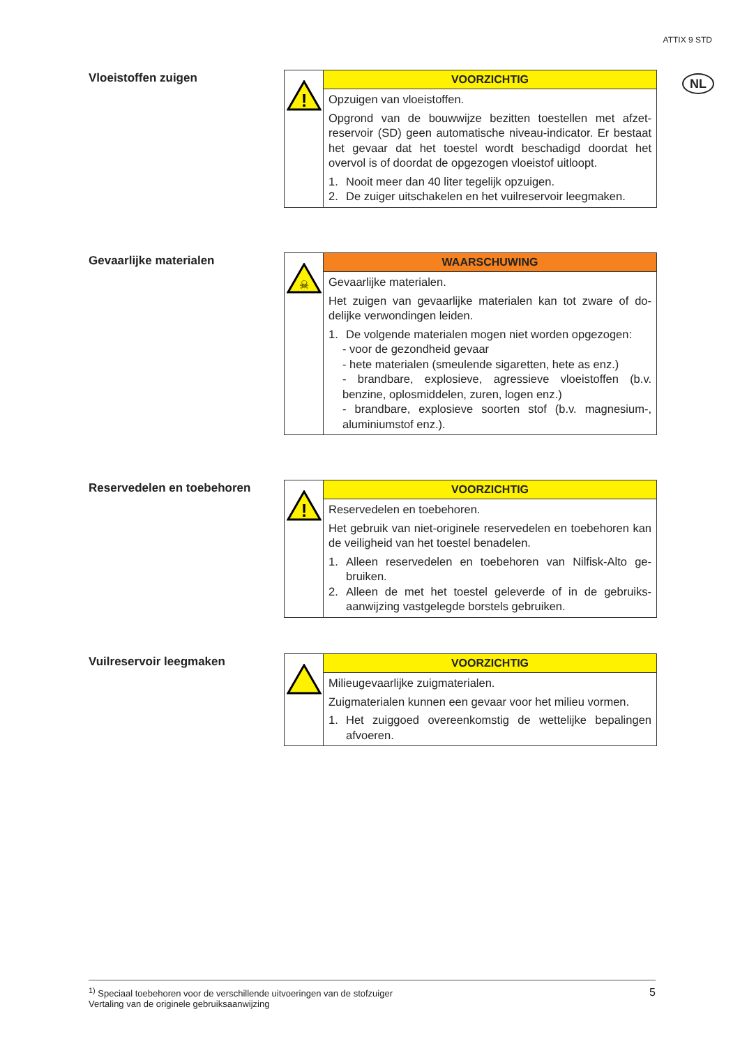ATTIX 9 STD
NL
Vloeistoffen zuigen
!
VOORZICHTIG
Opzuigen van vloeistoffen.
Opgrond van de bouwwijze bezitten toestellen met afzet­reservoir (SD) geen automatische niveau-indicator. Er be­staat het gevaar dat het toestel wordt beschadigd doordat het overvol is of doordat de opgezogen vloeistof uitloopt.
1. Nooit meer dan 40 liter tegelijk opzuigen.
2. De zuiger uitschakelen en het vuilreservoir leegmaken.
Gevaarlijke materialen
☠
WAARSCHUWING
Gevaarlijke materialen.
Het zuigen van gevaarlijke materialen kan tot zware of do­delijke verwondingen leiden.
1. De volgende materialen mogen niet worden opgezo­gen:
- voor de gezondheid gevaar
- hete materialen (smeulende sigaretten, hete as enz.)
- brandbare, explosieve, agressieve vloeistoffen (b.v. benzine, oplosmiddelen, zuren, logen enz.)
- brandbare, explosieve soorten stof (b.v. magnesium-, aluminiumstof enz.).
Reservedelen en toebehoren
!
VOORZICHTIG
Reservedelen en toebehoren.
Het gebruik van niet-originele reservedelen en toebehoren kan de veiligheid van het toestel benadelen.
1. Alleen reservedelen en toebehoren van Nilfisk-Alto ge­bruiken.
2. Alleen de met het toestel geleverde of in de gebruiks­aanwijzing vastgelegde borstels gebruiken.
Vuilreservoir leegmaken VOORZICHTIG
Milieugevaarlijke zuigmaterialen.
Zuigmaterialen kunnen een gevaar voor het milieu vor­men.
1. Het zuiggoed overeenkomstig de wettelijke bepalingen afvoeren.
<sup>1)</sup> Speciaal toebehoren voor de verschillende uitvoeringen van de stofzuiger
Vertaling van de originele gebruiksaanwijzing
5